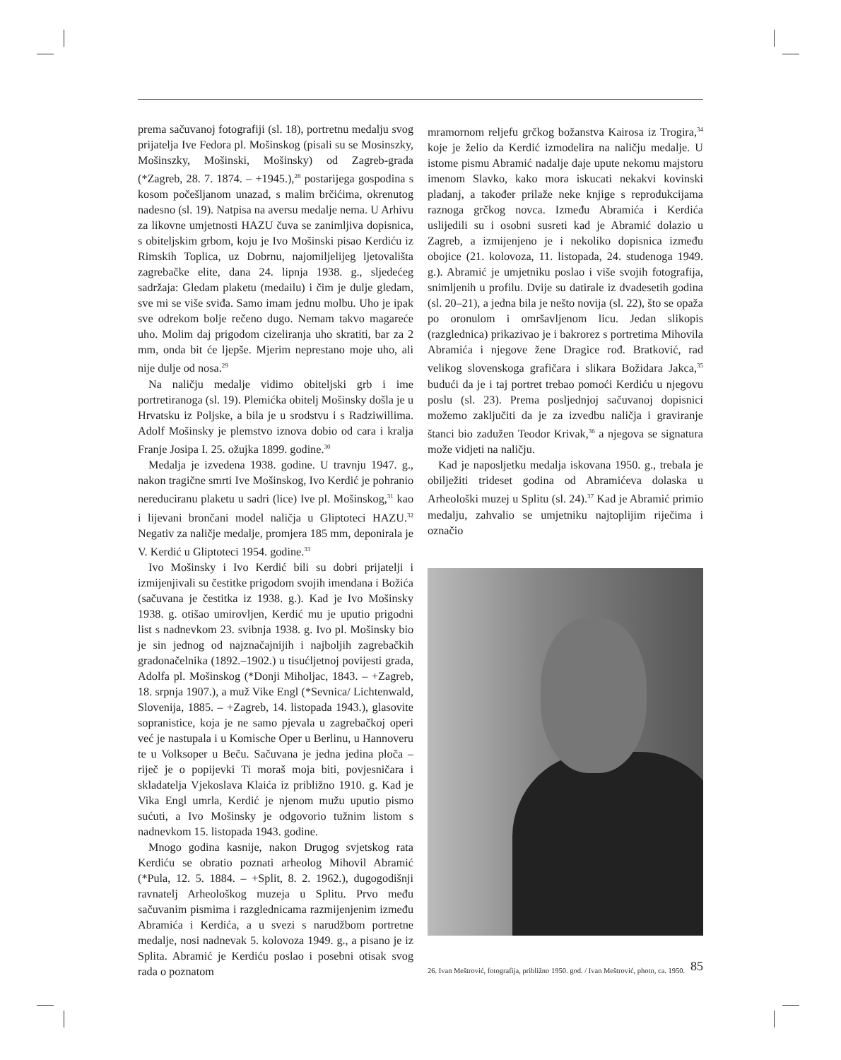prema sačuvanoj fotografiji (sl. 18), portretnu medalju svog prijatelja Ive Fedora pl. Mošinskog (pisali su se Mosinszky, Mošinszky, Mošinski, Mošinsky) od Zagreb-grada (*Zagreb, 28. 7. 1874. – +1945.),<sup>28</sup> postarijega gospodina s kosom počešljanom unazad, s malim brčićima, okrenutog nadesno (sl. 19). Natpisa na aversu medalje nema. U Arhivu za likovne umjetnosti HAZU čuva se zanimljiva dopisnica, s obiteljskim grbom, koju je Ivo Mošinski pisao Kerdiću iz Rimskih Toplica, uz Dobrnu, najomiljelijeg ljetovališta zagrebačke elite, dana 24. lipnja 1938. g., sljedećeg sadržaja: Gledam plaketu (medailu) i čim je dulje gledam, sve mi se više sviđa. Samo imam jednu molbu. Uho je ipak sve odrekom bolje rečeno dugo. Nemam takvo magareće uho. Molim daj prigodom cizeliranja uho skratiti, bar za 2 mm, onda bit će ljepše. Mjerim neprestano moje uho, ali nije dulje od nosa.<sup>29</sup>
Na naličju medalje vidimo obiteljski grb i ime portretiranoga (sl. 19). Plemićka obitelj Mošinsky došla je u Hrvatsku iz Poljske, a bila je u srodstvu i s Radziwillima. Adolf Mošinsky je plemstvo iznova dobio od cara i kralja Franje Josipa I. 25. ožujka 1899. godine.<sup>30</sup>
Medalja je izvedena 1938. godine. U travnju 1947. g., nakon tragične smrti Ive Mošinskog, Ivo Kerdić je pohranio nereduciranu plaketu u sadri (lice) Ive pl. Mošinskog,<sup>31</sup> kao i lijevani brončani model naličja u Gliptoteci HAZU.<sup>32</sup> Negativ za naličje medalje, promjera 185 mm, deponirala je V. Kerdić u Gliptoteci 1954. godine.<sup>33</sup>
Ivo Mošinsky i Ivo Kerdić bili su dobri prijatelji i izmijenjivali su čestitke prigodom svojih imendana i Božića (sačuvana je čestitka iz 1938. g.). Kad je Ivo Mošinsky 1938. g. otišao umirovljen, Kerdić mu je uputio prigodni list s nadnevkom 23. svibnja 1938. g. Ivo pl. Mošinsky bio je sin jednog od najznačajnijih i najboljih zagrebačkih gradonačelnika (1892.–1902.) u tisućljetnoj povijesti grada, Adolfa pl. Mošinskog (*Donji Miholjac, 1843. – +Zagreb, 18. srpnja 1907.), a muž Vike Engl (*Sevnica/ Lichtenwald, Slovenija, 1885. – +Zagreb, 14. listopada 1943.), glasovite sopranistice, koja je ne samo pjevala u zagrebačkoj operi već je nastupala i u Komische Oper u Berlinu, u Hannoveru te u Volksoper u Beču. Sačuvana je jedna jedina ploča – riječ je o popijevki Ti moraš moja biti, povjesničara i skladatelja Vjekoslava Klaića iz približno 1910. g. Kad je Vika Engl umrla, Kerdić je njenom mužu uputio pismo sućuti, a Ivo Mošinsky je odgovorio tužnim listom s nadnevkom 15. listopada 1943. godine.
Mnogo godina kasnije, nakon Drugog svjetskog rata Kerdiću se obratio poznati arheolog Mihovil Abramić (*Pula, 12. 5. 1884. – +Split, 8. 2. 1962.), dugogodišnji ravnatelj Arheološkog muzeja u Splitu. Prvo među sačuvanim pismima i razglednicama razmijenjenim između Abramića i Kerdića, a u svezi s narudžbom portretne medalje, nosi nadnevak 5. kolovoza 1949. g., a pisano je iz Splita. Abramić je Kerdiću poslao i posebni otisak svog rada o poznatom
mramornom reljefu grčkog božanstva Kairosa iz Trogira,<sup>34</sup> koje je želio da Kerdić izmodelira na naličju medalje. U istome pismu Abramić nadalje daje upute nekomu majstoru imenom Slavko, kako mora iskucati nekakvi kovinski pladanj, a također prilaže neke knjige s reprodukcijama raznoga grčkog novca. Između Abramića i Kerdića uslijedili su i osobni susreti kad je Abramić dolazio u Zagreb, a izmijenjeno je i nekoliko dopisnica između obojice (21. kolovoza, 11. listopada, 24. studenoga 1949. g.). Abramić je umjetniku poslao i više svojih fotografija, snimljenih u profilu. Dvije su datirale iz dvadesetih godina (sl. 20–21), a jedna bila je nešto novija (sl. 22), što se opaža po oronulom i omršavljenom licu. Jedan slikopis (razglednica) prikazivao je i bakrorez s portretima Mihovila Abramića i njegove žene Dragice rođ. Bratković, rad velikog slovenskoga grafičara i slikara Božidara Jakca,<sup>35</sup> budući da je i taj portret trebao pomoći Kerdiću u njegovu poslu (sl. 23). Prema posljednjoj sačuvanoj dopisnici možemo zaključiti da je za izvedbu naličja i graviranje štanci bio zadužen Teodor Krivak,<sup>36</sup> a njegova se signatura može vidjeti na naličju.
Kad je naposljetku medalja iskovana 1950. g., trebala je obilježiti trideset godina od Abramićeva dolaska u Arheološki muzej u Splitu (sl. 24).<sup>37</sup> Kad je Abramić primio medalju, zahvalio se umjetniku najtoplijim riječima i označio
26. Ivan Meštrović, fotografija, približno 1950. god. / Ivan Meštrović, photo, ca. 1950.
85